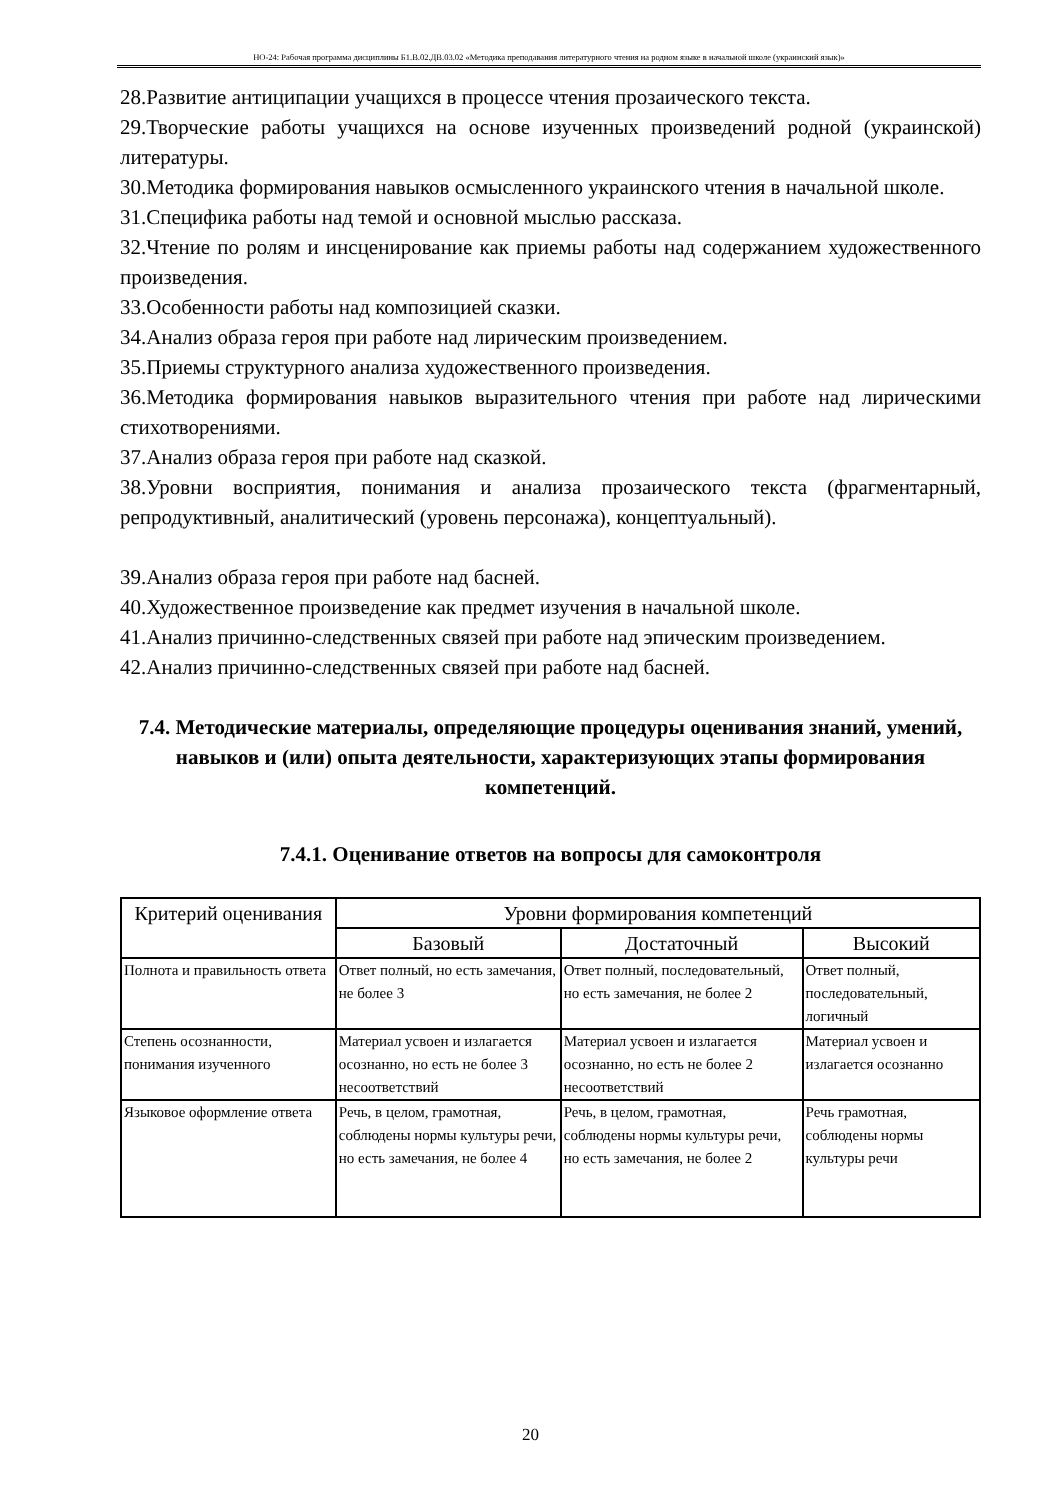НО-24: Рабочая программа дисциплины Б1.В.02.ДВ.03.02 «Методика преподавания литературного чтения на родном языке в начальной школе (украинский язык)»
28.Развитие антиципации учащихся в процессе чтения прозаического текста.
29.Творческие работы учащихся на основе изученных произведений родной (украинской) литературы.
30.Методика формирования навыков осмысленного украинского чтения в начальной школе.
31.Специфика работы над темой и основной мыслью рассказа.
32.Чтение по ролям и инсценирование как приемы работы над содержанием художественного произведения.
33.Особенности работы над композицией сказки.
34.Анализ образа героя при работе над лирическим произведением.
35.Приемы структурного анализа художественного произведения.
36.Методика формирования навыков выразительного чтения при работе над лирическими стихотворениями.
37.Анализ образа героя при работе над сказкой.
38.Уровни восприятия, понимания и анализа прозаического текста (фрагментарный, репродуктивный, аналитический (уровень персонажа), концептуальный).
39.Анализ образа героя при работе над басней.
40.Художественное произведение как предмет изучения в начальной школе.
41.Анализ причинно-следственных связей при работе над эпическим произведением.
42.Анализ причинно-следственных связей при работе над басней.
7.4. Методические материалы, определяющие процедуры оценивания знаний, умений, навыков и (или) опыта деятельности, характеризующих этапы формирования компетенций.
7.4.1. Оценивание ответов на вопросы для самоконтроля
| Критерий оценивания | Уровни формирования компетенций | | |
| --- | --- | --- | --- |
| | Базовый | Достаточный | Высокий |
| Полнота и правильность ответа | Ответ полный, но есть замечания, не более 3 | Ответ полный, последовательный, но есть замечания, не более 2 | Ответ полный, последовательный, логичный |
| Степень осознанности, понимания изученного | Материал усвоен и излагается осознанно, но есть не более 3 несоответствий | Материал усвоен и излагается осознанно, но есть не более 2 несоответствий | Материал усвоен и излагается осознанно |
| Языковое оформление ответа | Речь, в целом, грамотная, соблюдены нормы культуры речи, но есть замечания, не более 4 | Речь, в целом, грамотная, соблюдены нормы культуры речи, но есть замечания, не более 2 | Речь грамотная, соблюдены нормы культуры речи |
20